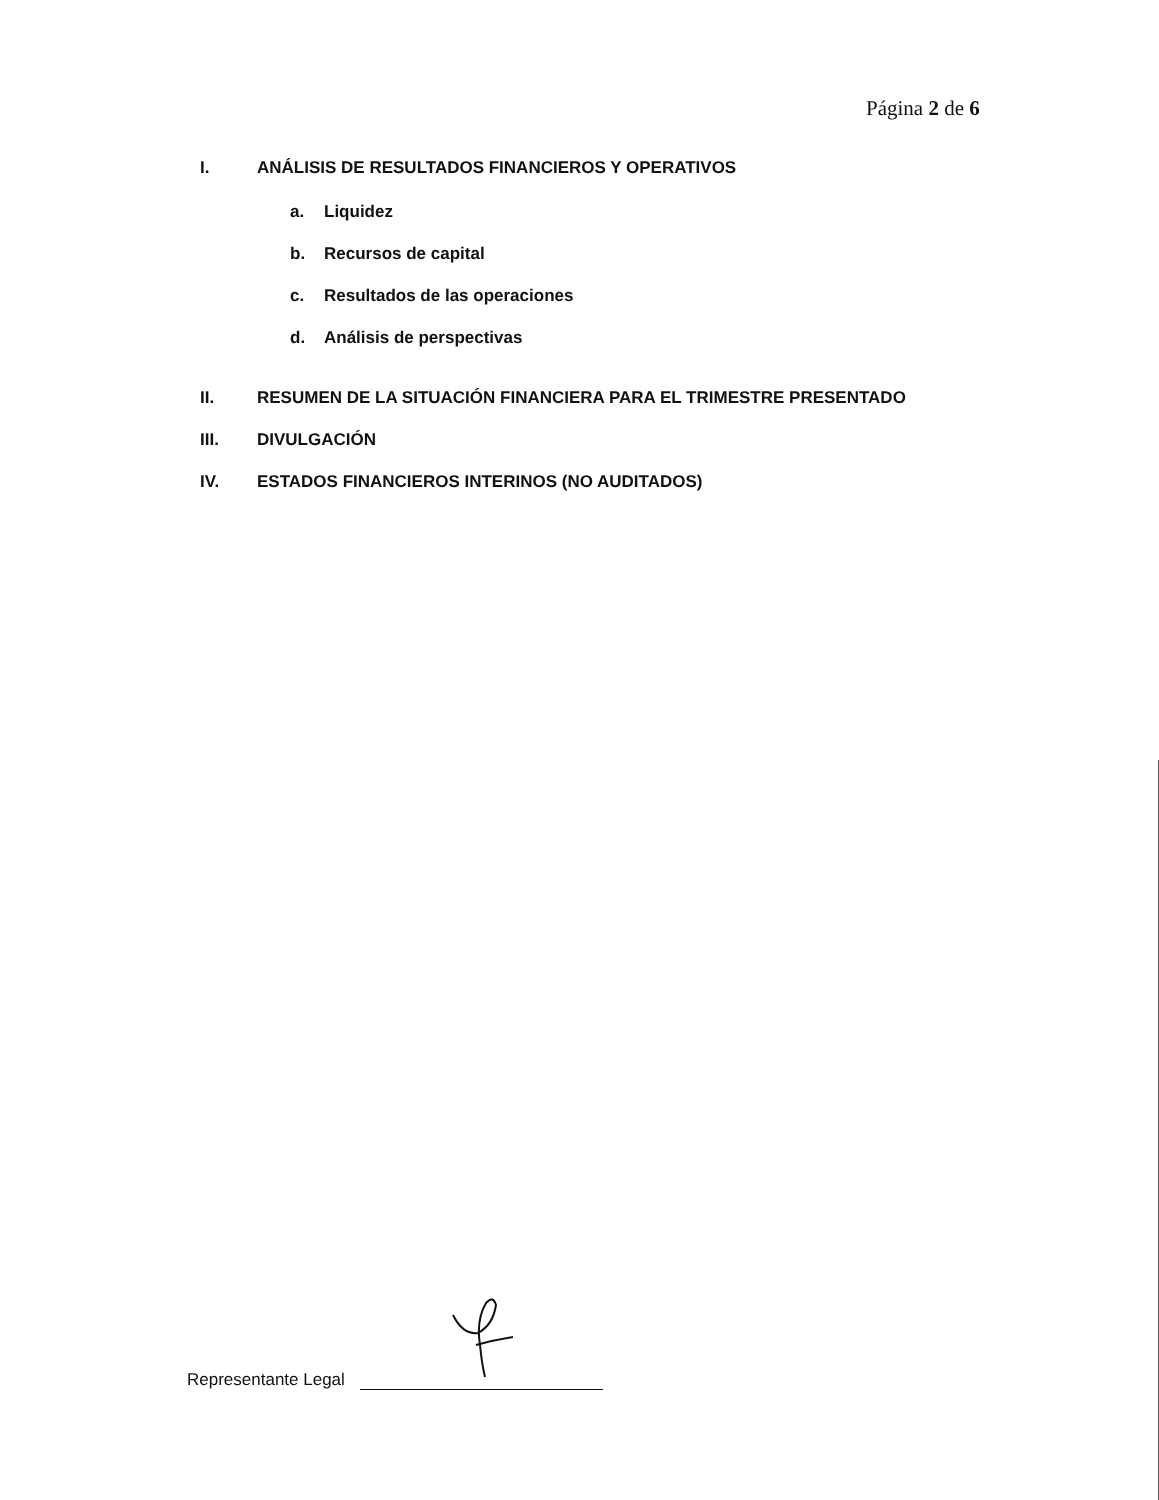Página 2 de 6
I. ANÁLISIS DE RESULTADOS FINANCIEROS Y OPERATIVOS
a. Liquidez
b. Recursos de capital
c. Resultados de las operaciones
d. Análisis de perspectivas
II. RESUMEN DE LA SITUACIÓN FINANCIERA PARA EL TRIMESTRE PRESENTADO
III. DIVULGACIÓN
IV. ESTADOS FINANCIEROS INTERINOS (NO AUDITADOS)
Representante Legal